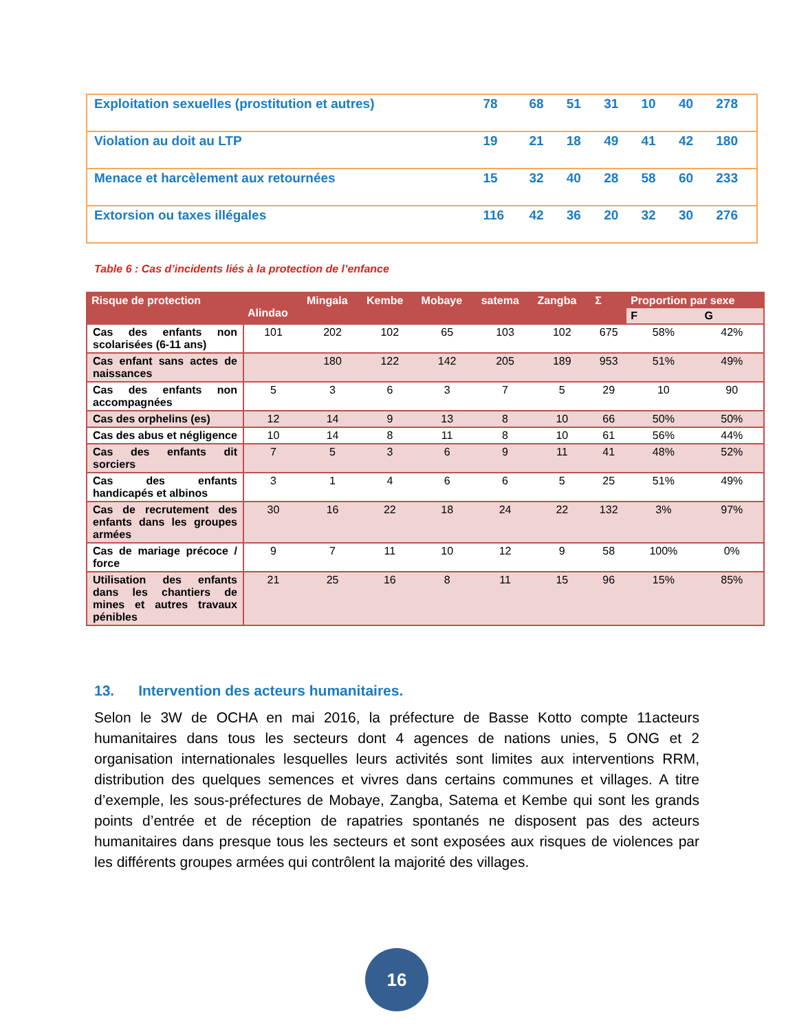| Exploitation sexuelles (prostitution et autres) | 78 | 68 | 51 | 31 | 10 | 40 | 278 |
| Violation au doit au LTP | 19 | 21 | 18 | 49 | 41 | 42 | 180 |
| Menace et harcèlement aux retournées | 15 | 32 | 40 | 28 | 58 | 60 | 233 |
| Extorsion ou taxes illégales | 116 | 42 | 36 | 20 | 32 | 30 | 276 |
Table 6 : Cas d’incidents liés à la protection de l’enfance
| Risque de protection | Alindao | Mingala | Kembe | Mobaye | satema | Zangba | Σ | Proportion par sexe | |
| --- | --- | --- | --- | --- | --- | --- | --- | --- | --- |
| | | | | | | | | F | G |
| Cas des enfants non scolarisées (6-11 ans) | 101 | 202 | 102 | 65 | 103 | 102 | 675 | 58% | 42% |
| Cas enfant sans actes de naissances | | 180 | 122 | 142 | 205 | 189 | 953 | 51% | 49% |
| Cas des enfants non accompagnées | 5 | 3 | 6 | 3 | 7 | 5 | 29 | 10 | 90 |
| Cas des orphelins (es) | 12 | 14 | 9 | 13 | 8 | 10 | 66 | 50% | 50% |
| Cas des abus et négligence | 10 | 14 | 8 | 11 | 8 | 10 | 61 | 56% | 44% |
| Cas des enfants dit sorciers | 7 | 5 | 3 | 6 | 9 | 11 | 41 | 48% | 52% |
| Cas des enfants handicapés et albinos | 3 | 1 | 4 | 6 | 6 | 5 | 25 | 51% | 49% |
| Cas de recrutement des enfants dans les groupes armées | 30 | 16 | 22 | 18 | 24 | 22 | 132 | 3% | 97% |
| Cas de mariage précoce / force | 9 | 7 | 11 | 10 | 12 | 9 | 58 | 100% | 0% |
| Utilisation des enfants dans les chantiers de mines et autres travaux pénibles | 21 | 25 | 16 | 8 | 11 | 15 | 96 | 15% | 85% |
13. Intervention des acteurs humanitaires.
Selon le 3W de OCHA en mai 2016, la préfecture de Basse Kotto compte 11acteurs humanitaires dans tous les secteurs dont 4 agences de nations unies, 5 ONG et 2 organisation internationales lesquelles leurs activités sont limites aux interventions RRM, distribution des quelques semences et vivres dans certains communes et villages. A titre d’exemple, les sous-préfectures de Mobaye, Zangba, Satema et Kembe qui sont les grands points d’entrée et de réception de rapatries spontanés ne disposent pas des acteurs humanitaires dans presque tous les secteurs et sont exposées aux risques de violences par les différents groupes armées qui contrôlent la majorité des villages.
16